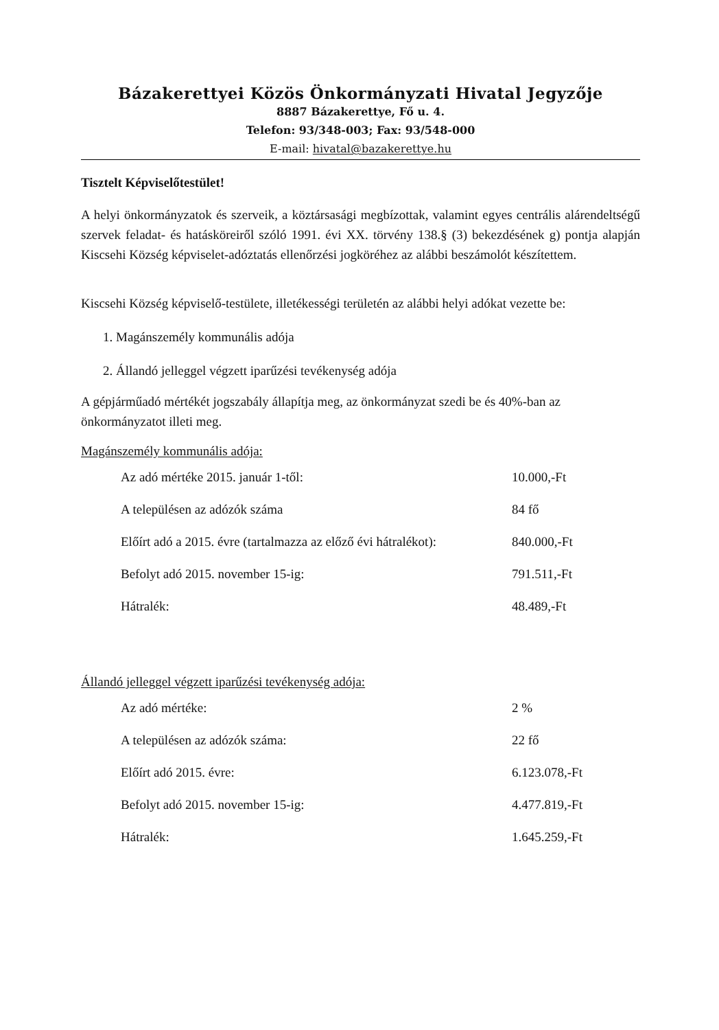Bázakerettyei Közös Önkormányzati Hivatal Jegyzője
8887 Bázakerettye, Fő u. 4.
Telefon: 93/348-003; Fax: 93/548-000
E-mail: hivatal@bazakerettye.hu
Tisztelt Képviselőtestület!
A helyi önkormányzatok és szerveik, a köztársasági megbízottak, valamint egyes centrális alárendeltségű szervek feladat- és hatásköreiről szóló 1991. évi XX. törvény 138.§ (3) bekezdésének g) pontja alapján Kiscsehi Község képviselet-adóztatás ellenőrzési jogköréhez az alábbi beszámolót készítettem.
Kiscsehi Község képviselő-testülete, illetékességi területén az alábbi helyi adókat vezette be:
1. Magánszemély kommunális adója
2. Állandó jelleggel végzett iparűzési tevékenység adója
A gépjárműadó mértékét jogszabály állapítja meg, az önkormányzat szedi be és 40%-ban az önkormányzatot illeti meg.
Magánszemély kommunális adója:
| Az adó mértéke 2015. január 1-től: | 10.000,-Ft |
| A településen az adózók száma | 84 fő |
| Előírt adó a 2015. évre (tartalmazza az előző évi hátralékot): | 840.000,-Ft |
| Befolyt adó 2015. november 15-ig: | 791.511,-Ft |
| Hátralék: | 48.489,-Ft |
Állandó jelleggel végzett iparűzési tevékenység adója:
| Az adó mértéke: | 2 % |
| A településen az adózók száma: | 22 fő |
| Előírt adó 2015. évre: | 6.123.078,-Ft |
| Befolyt adó 2015. november 15-ig: | 4.477.819,-Ft |
| Hátralék: | 1.645.259,-Ft |